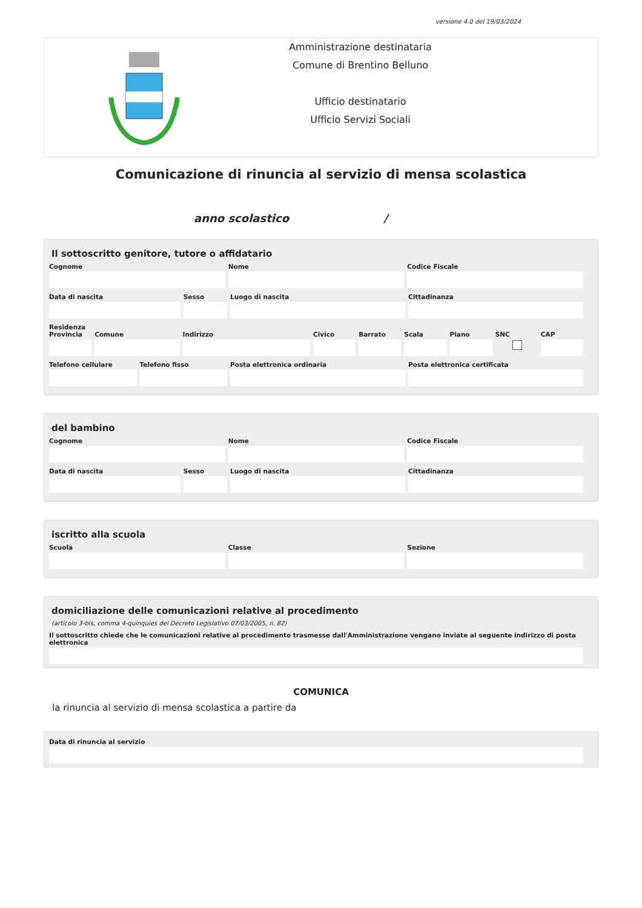versione 4.0 del 19/03/2024
Amministrazione destinataria
Comune di Brentino Belluno
Ufficio destinatario
Ufficio Servizi Sociali
Comunicazione di rinuncia al servizio di mensa scolastica
anno scolastico /
Il sottoscritto genitore, tutore o affidatario
Cognome Nome Codice Fiscale
Data di nascita Sesso Luogo di nascita Cittadinanza
Residenza
Provincia Comune Indirizzo Civico Barrato Scala Piano SNC CAP
Telefono cellulare Telefono fisso Posta elettronica ordinaria Posta elettronica certificata
del bambino
Cognome Nome Codice Fiscale
Data di nascita Sesso Luogo di nascita Cittadinanza
iscritto alla scuola
Scuola Classe Sezione
domiciliazione delle comunicazioni relative al procedimento
(articolo 3-bis, comma 4-quinquies del Decreto Legislativo 07/03/2005, n. 82)
Il sottoscritto chiede che le comunicazioni relative al procedimento trasmesse dall'Amministrazione vengano inviate al seguente indirizzo di posta elettronica
COMUNICA
la rinuncia al servizio di mensa scolastica a partire da
Data di rinuncia al servizio